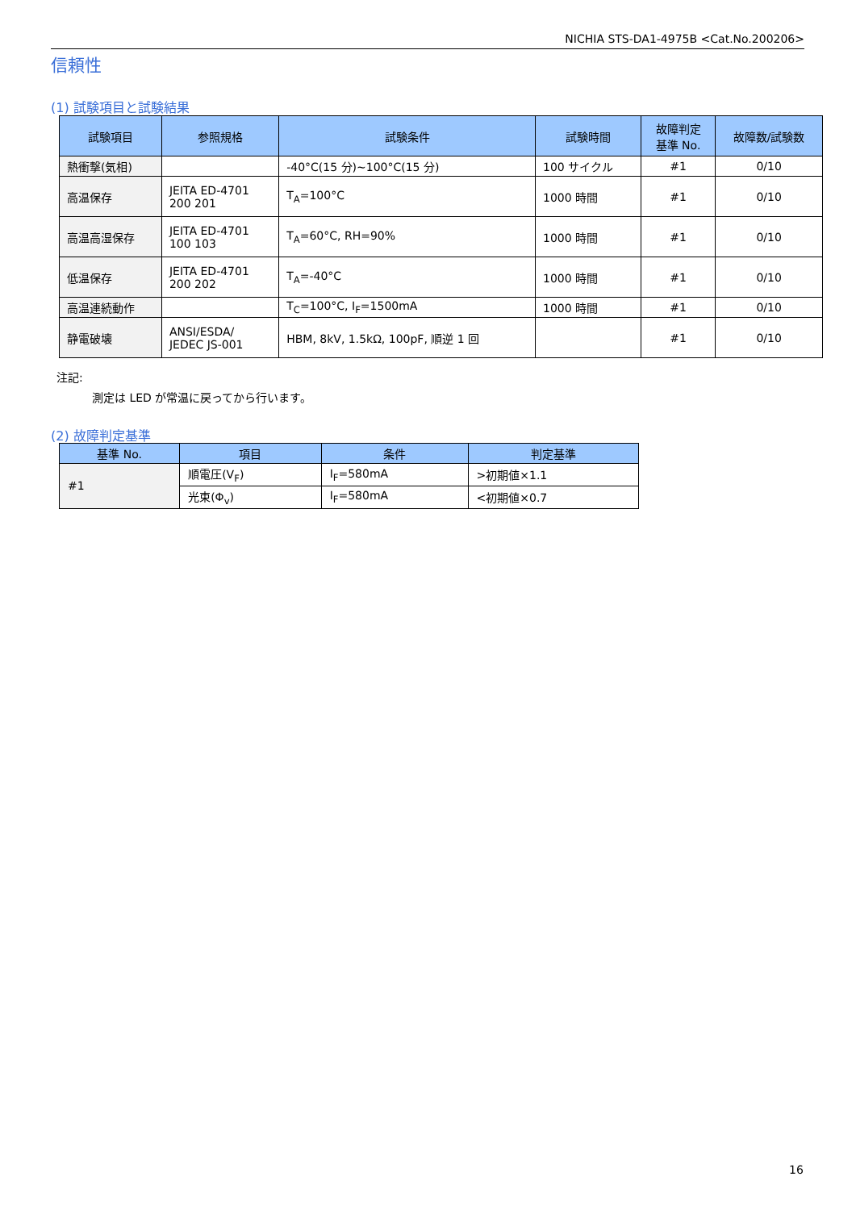NICHIA STS-DA1-4975B <Cat.No.200206>
信頼性
(1) 試験項目と試験結果
| 試験項目 | 参照規格 | 試験条件 | 試験時間 | 故障判定 基準 No. | 故障数/試験数 |
| --- | --- | --- | --- | --- | --- |
| 熱衝撃(気相) | | -40°C(15 分)~100°C(15 分) | 100 サイクル | #1 | 0/10 |
| 高温保存 | JEITA ED-4701 200 201 | T<sub>A</sub>=100°C | 1000 時間 | #1 | 0/10 |
| 高温高湿保存 | JEITA ED-4701 100 103 | T<sub>A</sub>=60°C, RH=90% | 1000 時間 | #1 | 0/10 |
| 低温保存 | JEITA ED-4701 200 202 | T<sub>A</sub>=-40°C | 1000 時間 | #1 | 0/10 |
| 高温連続動作 | | T<sub>C</sub>=100°C, I<sub>F</sub>=1500mA | 1000 時間 | #1 | 0/10 |
| 静電破壊 | ANSI/ESDA/ JEDEC JS-001 | HBM, 8kV, 1.5kΩ, 100pF, 順逆 1 回 | | #1 | 0/10 |
注記:
測定は LED が常温に戻ってから行います。
(2) 故障判定基準
| 基準 No. | 項目 | 条件 | 判定基準 |
| --- | --- | --- | --- |
| #1 | 順電圧(V<sub>F</sub>) | I<sub>F</sub>=580mA | >初期値×1.1 |
| | 光束(Φ<sub>v</sub>) | I<sub>F</sub>=580mA | <初期値×0.7 |
16